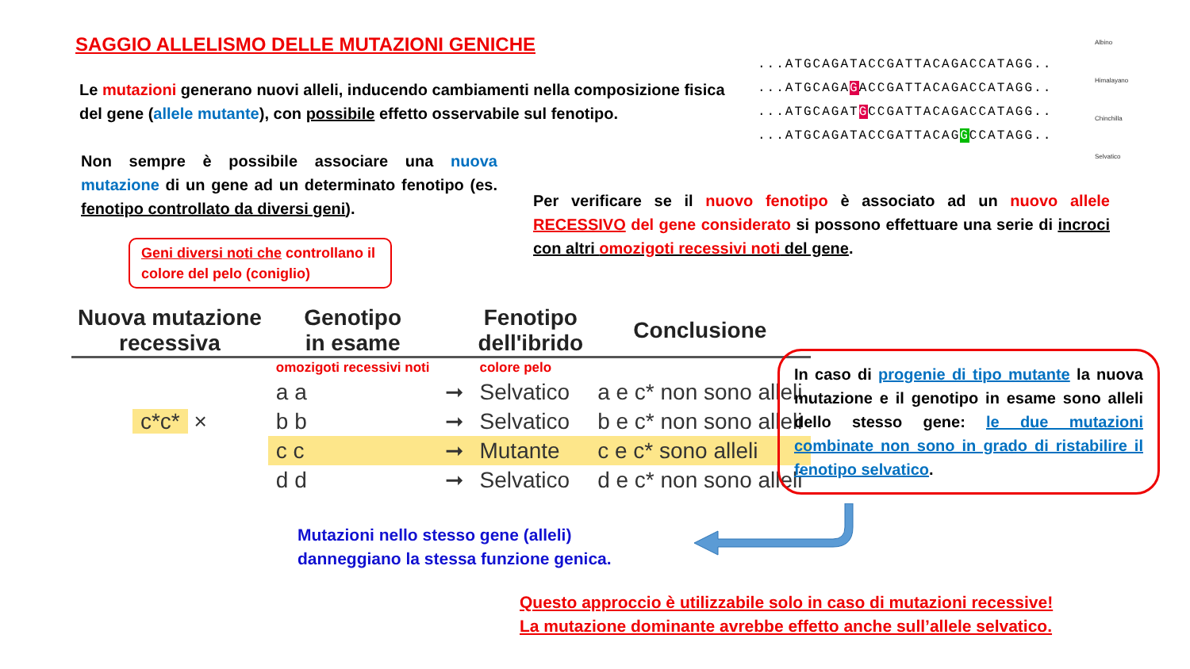SAGGIO ALLELISMO DELLE MUTAZIONI GENICHE
Le mutazioni generano nuovi alleli, inducendo cambiamenti nella composizione fisica del gene (allele mutante), con possibile effetto osservabile sul fenotipo.
...ATGCAGATACCGATTACAGACCATAGG..
...ATGCAGAGACCGATTACAGACCATAGG..
...ATGCAGATGCCGATTACAGACCATAGG..
...ATGCAGATACCGATTACAGGCCATAGG..
Albino
Himalayano
Chinchilla
Selvatico
Non sempre è possibile associare una nuova mutazione di un gene ad un determinato fenotipo (es. fenotipo controllato da diversi geni).
Per verificare se il nuovo fenotipo è associato ad un nuovo allele RECESSIVO del gene considerato si possono effettuare una serie di incroci con altri omozigoti recessivi noti del gene.
Geni diversi noti che controllano il colore del pelo (coniglio)
| Nuova mutazione recessiva | Genotipo in esame | | Fenotipo dell'ibrido | Conclusione |
| --- | --- | --- | --- | --- |
| | omozigoti recessivi noti | | colore pelo | |
| | a a | ➞ | Selvatico | a e c* non sono alleli |
| c*c* × | b b | ➞ | Selvatico | b e c* non sono alleli |
| | c c | ➞ | Mutante | c e c* sono alleli |
| | d d | ➞ | Selvatico | d e c* non sono alleli |
In caso di progenie di tipo mutante la nuova mutazione e il genotipo in esame sono alleli dello stesso gene: le due mutazioni combinate non sono in grado di ristabilire il fenotipo selvatico.
Mutazioni nello stesso gene (alleli) danneggiano la stessa funzione genica.
Questo approccio è utilizzabile solo in caso di mutazioni recessive!
La mutazione dominante avrebbe effetto anche sull’allele selvatico.